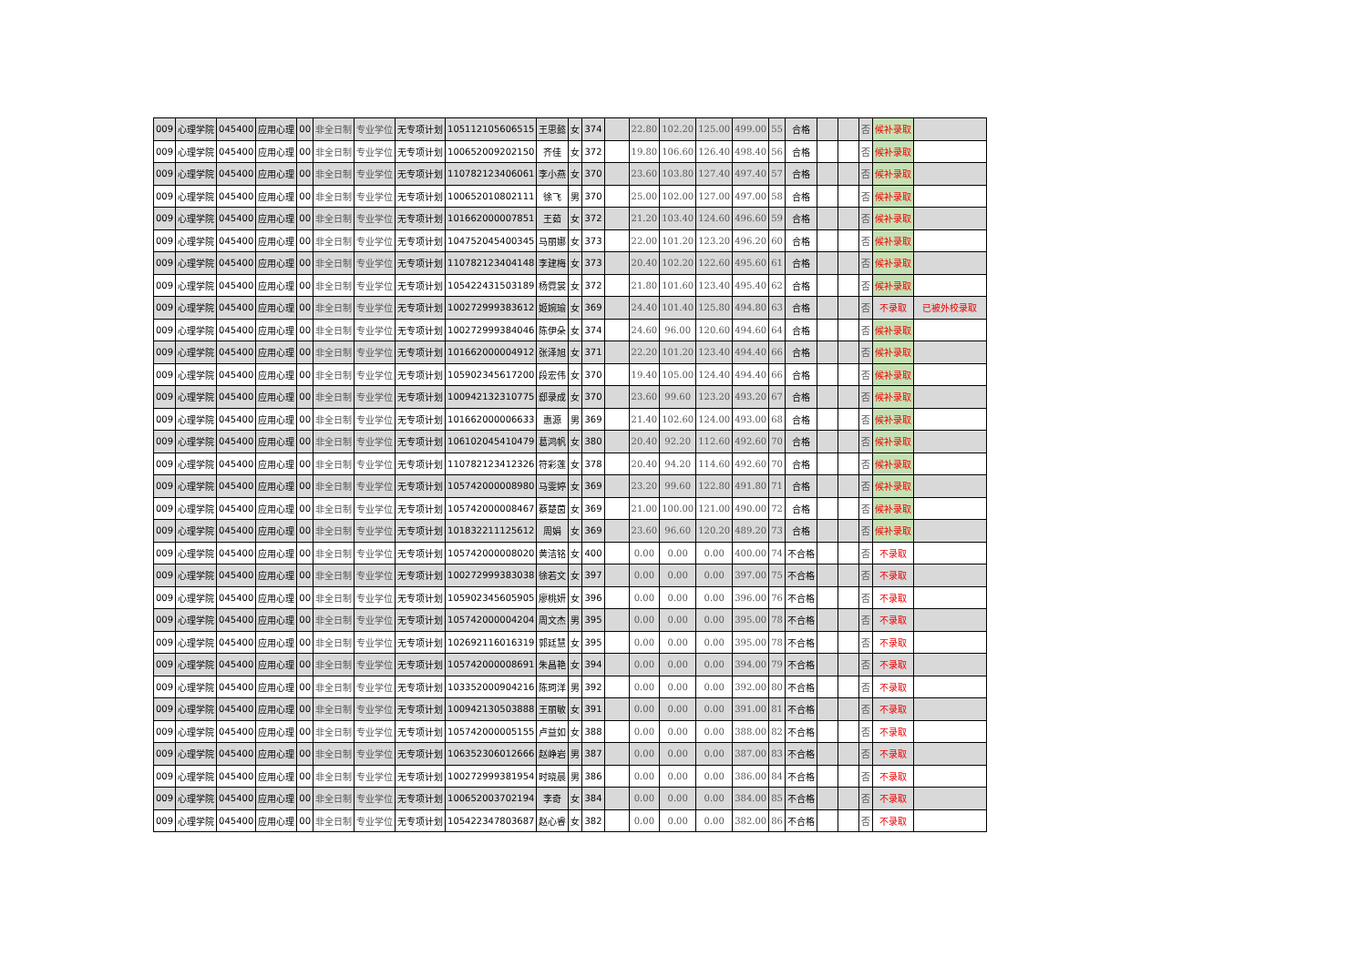| 009 | 心理学院 | 045400 | 应用心理 | 00 | 非全日制 | 专业学位 | 无专项计划 | 105112105606515 | 王思懿 | 女 | 374 | | 22.80 | 102.20 | 125.00 | 499.00 | 55 | 合格 | | | 否 | 候补录取 | |
| 009 | 心理学院 | 045400 | 应用心理 | 00 | 非全日制 | 专业学位 | 无专项计划 | 100652009202150 | 齐佳 | 女 | 372 | | 19.80 | 106.60 | 126.40 | 498.40 | 56 | 合格 | | | 否 | 候补录取 | |
| 009 | 心理学院 | 045400 | 应用心理 | 00 | 非全日制 | 专业学位 | 无专项计划 | 110782123406061 | 李小燕 | 女 | 370 | | 23.60 | 103.80 | 127.40 | 497.40 | 57 | 合格 | | | 否 | 候补录取 | |
| 009 | 心理学院 | 045400 | 应用心理 | 00 | 非全日制 | 专业学位 | 无专项计划 | 100652010802111 | 徐飞 | 男 | 370 | | 25.00 | 102.00 | 127.00 | 497.00 | 58 | 合格 | | | 否 | 候补录取 | |
| 009 | 心理学院 | 045400 | 应用心理 | 00 | 非全日制 | 专业学位 | 无专项计划 | 101662000007851 | 王茹 | 女 | 372 | | 21.20 | 103.40 | 124.60 | 496.60 | 59 | 合格 | | | 否 | 候补录取 | |
| 009 | 心理学院 | 045400 | 应用心理 | 00 | 非全日制 | 专业学位 | 无专项计划 | 104752045400345 | 马丽娜 | 女 | 373 | | 22.00 | 101.20 | 123.20 | 496.20 | 60 | 合格 | | | 否 | 候补录取 | |
| 009 | 心理学院 | 045400 | 应用心理 | 00 | 非全日制 | 专业学位 | 无专项计划 | 110782123404148 | 李建梅 | 女 | 373 | | 20.40 | 102.20 | 122.60 | 495.60 | 61 | 合格 | | | 否 | 候补录取 | |
| 009 | 心理学院 | 045400 | 应用心理 | 00 | 非全日制 | 专业学位 | 无专项计划 | 105422431503189 | 杨霓裳 | 女 | 372 | | 21.80 | 101.60 | 123.40 | 495.40 | 62 | 合格 | | | 否 | 候补录取 | |
| 009 | 心理学院 | 045400 | 应用心理 | 00 | 非全日制 | 专业学位 | 无专项计划 | 100272999383612 | 姬婉瑜 | 女 | 369 | | 24.40 | 101.40 | 125.80 | 494.80 | 63 | 合格 | | | 否 | 不录取 | 已被外校录取 |
| 009 | 心理学院 | 045400 | 应用心理 | 00 | 非全日制 | 专业学位 | 无专项计划 | 100272999384046 | 陈伊朵 | 女 | 374 | | 24.60 | 96.00 | 120.60 | 494.60 | 64 | 合格 | | | 否 | 候补录取 | |
| 009 | 心理学院 | 045400 | 应用心理 | 00 | 非全日制 | 专业学位 | 无专项计划 | 101662000004912 | 张泽旭 | 女 | 371 | | 22.20 | 101.20 | 123.40 | 494.40 | 66 | 合格 | | | 否 | 候补录取 | |
| 009 | 心理学院 | 045400 | 应用心理 | 00 | 非全日制 | 专业学位 | 无专项计划 | 105902345617200 | 段宏伟 | 女 | 370 | | 19.40 | 105.00 | 124.40 | 494.40 | 66 | 合格 | | | 否 | 候补录取 | |
| 009 | 心理学院 | 045400 | 应用心理 | 00 | 非全日制 | 专业学位 | 无专项计划 | 100942132310775 | 郄录成 | 女 | 370 | | 23.60 | 99.60 | 123.20 | 493.20 | 67 | 合格 | | | 否 | 候补录取 | |
| 009 | 心理学院 | 045400 | 应用心理 | 00 | 非全日制 | 专业学位 | 无专项计划 | 101662000006633 | 惠源 | 男 | 369 | | 21.40 | 102.60 | 124.00 | 493.00 | 68 | 合格 | | | 否 | 候补录取 | |
| 009 | 心理学院 | 045400 | 应用心理 | 00 | 非全日制 | 专业学位 | 无专项计划 | 106102045410479 | 葛鸿帆 | 女 | 380 | | 20.40 | 92.20 | 112.60 | 492.60 | 70 | 合格 | | | 否 | 候补录取 | |
| 009 | 心理学院 | 045400 | 应用心理 | 00 | 非全日制 | 专业学位 | 无专项计划 | 110782123412326 | 符彩莲 | 女 | 378 | | 20.40 | 94.20 | 114.60 | 492.60 | 70 | 合格 | | | 否 | 候补录取 | |
| 009 | 心理学院 | 045400 | 应用心理 | 00 | 非全日制 | 专业学位 | 无专项计划 | 105742000008980 | 马雯婷 | 女 | 369 | | 23.20 | 99.60 | 122.80 | 491.80 | 71 | 合格 | | | 否 | 候补录取 | |
| 009 | 心理学院 | 045400 | 应用心理 | 00 | 非全日制 | 专业学位 | 无专项计划 | 105742000008467 | 蔡楚茵 | 女 | 369 | | 21.00 | 100.00 | 121.00 | 490.00 | 72 | 合格 | | | 否 | 候补录取 | |
| 009 | 心理学院 | 045400 | 应用心理 | 00 | 非全日制 | 专业学位 | 无专项计划 | 101832211125612 | 周娟 | 女 | 369 | | 23.60 | 96.60 | 120.20 | 489.20 | 73 | 合格 | | | 否 | 候补录取 | |
| 009 | 心理学院 | 045400 | 应用心理 | 00 | 非全日制 | 专业学位 | 无专项计划 | 105742000008020 | 黄洁铭 | 女 | 400 | | 0.00 | 0.00 | 0.00 | 400.00 | 74 | 不合格 | | | 否 | 不录取 | |
| 009 | 心理学院 | 045400 | 应用心理 | 00 | 非全日制 | 专业学位 | 无专项计划 | 100272999383038 | 徐若文 | 女 | 397 | | 0.00 | 0.00 | 0.00 | 397.00 | 75 | 不合格 | | | 否 | 不录取 | |
| 009 | 心理学院 | 045400 | 应用心理 | 00 | 非全日制 | 专业学位 | 无专项计划 | 105902345605905 | 廖桃妍 | 女 | 396 | | 0.00 | 0.00 | 0.00 | 396.00 | 76 | 不合格 | | | 否 | 不录取 | |
| 009 | 心理学院 | 045400 | 应用心理 | 00 | 非全日制 | 专业学位 | 无专项计划 | 105742000004204 | 周文杰 | 男 | 395 | | 0.00 | 0.00 | 0.00 | 395.00 | 78 | 不合格 | | | 否 | 不录取 | |
| 009 | 心理学院 | 045400 | 应用心理 | 00 | 非全日制 | 专业学位 | 无专项计划 | 102692116016319 | 郭廷慧 | 女 | 395 | | 0.00 | 0.00 | 0.00 | 395.00 | 78 | 不合格 | | | 否 | 不录取 | |
| 009 | 心理学院 | 045400 | 应用心理 | 00 | 非全日制 | 专业学位 | 无专项计划 | 105742000008691 | 朱昌艳 | 女 | 394 | | 0.00 | 0.00 | 0.00 | 394.00 | 79 | 不合格 | | | 否 | 不录取 | |
| 009 | 心理学院 | 045400 | 应用心理 | 00 | 非全日制 | 专业学位 | 无专项计划 | 103352000904216 | 陈珂洋 | 男 | 392 | | 0.00 | 0.00 | 0.00 | 392.00 | 80 | 不合格 | | | 否 | 不录取 | |
| 009 | 心理学院 | 045400 | 应用心理 | 00 | 非全日制 | 专业学位 | 无专项计划 | 100942130503888 | 王丽敏 | 女 | 391 | | 0.00 | 0.00 | 0.00 | 391.00 | 81 | 不合格 | | | 否 | 不录取 | |
| 009 | 心理学院 | 045400 | 应用心理 | 00 | 非全日制 | 专业学位 | 无专项计划 | 105742000005155 | 卢益如 | 女 | 388 | | 0.00 | 0.00 | 0.00 | 388.00 | 82 | 不合格 | | | 否 | 不录取 | |
| 009 | 心理学院 | 045400 | 应用心理 | 00 | 非全日制 | 专业学位 | 无专项计划 | 106352306012666 | 赵峥岩 | 男 | 387 | | 0.00 | 0.00 | 0.00 | 387.00 | 83 | 不合格 | | | 否 | 不录取 | |
| 009 | 心理学院 | 045400 | 应用心理 | 00 | 非全日制 | 专业学位 | 无专项计划 | 100272999381954 | 时晓晨 | 男 | 386 | | 0.00 | 0.00 | 0.00 | 386.00 | 84 | 不合格 | | | 否 | 不录取 | |
| 009 | 心理学院 | 045400 | 应用心理 | 00 | 非全日制 | 专业学位 | 无专项计划 | 100652003702194 | 李奇 | 女 | 384 | | 0.00 | 0.00 | 0.00 | 384.00 | 85 | 不合格 | | | 否 | 不录取 | |
| 009 | 心理学院 | 045400 | 应用心理 | 00 | 非全日制 | 专业学位 | 无专项计划 | 105422347803687 | 赵心睿 | 女 | 382 | | 0.00 | 0.00 | 0.00 | 382.00 | 86 | 不合格 | | | 否 | 不录取 | |